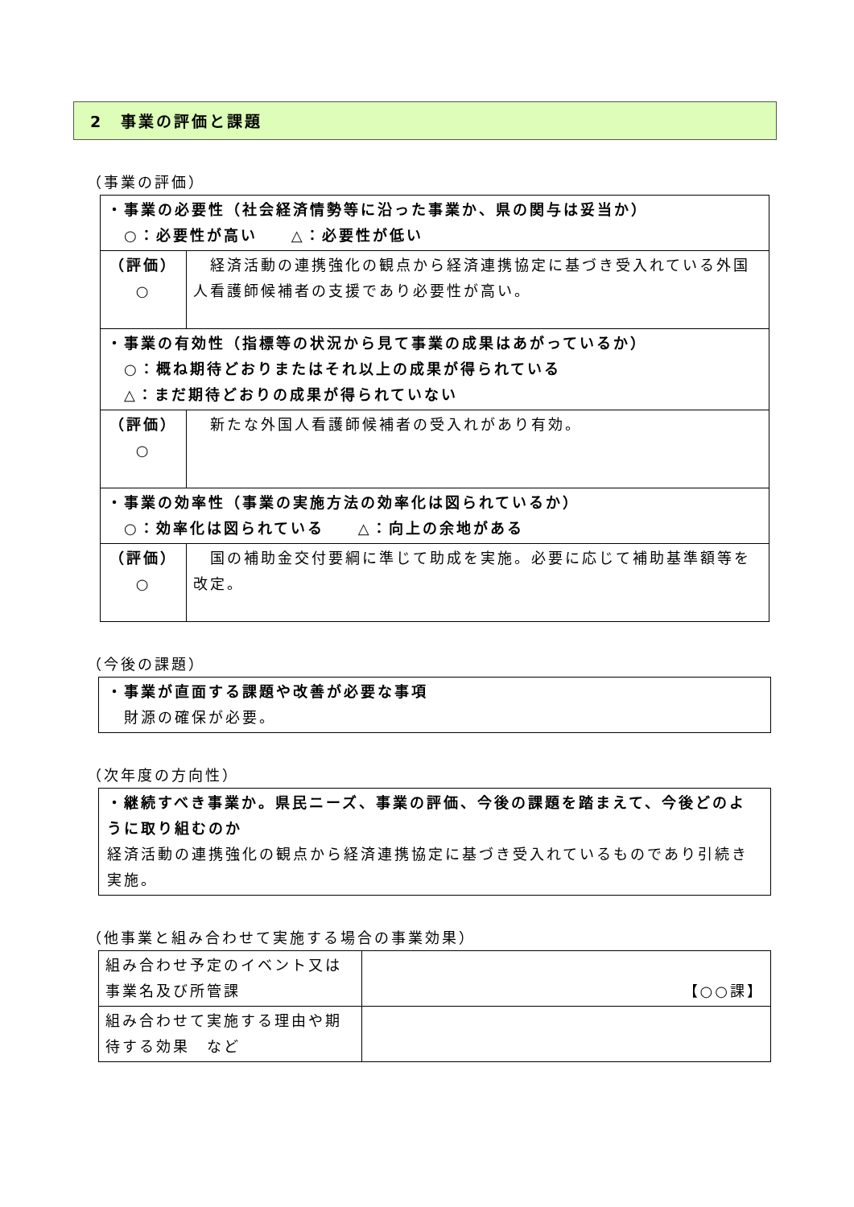2　事業の評価と課題
（事業の評価）
| ・事業の必要性（社会経済情勢等に沿った事業か、県の関与は妥当か） ○：必要性が高い △：必要性が低い | |
| （評価） ○ | 経済活動の連携強化の観点から経済連携協定に基づき受入れている外国人看護師候補者の支援であり必要性が高い。 |
| ・事業の有効性（指標等の状況から見て事業の成果はあがっているか） ○：概ね期待どおりまたはそれ以上の成果が得られている △：まだ期待どおりの成果が得られていない | |
| （評価） ○ | 新たな外国人看護師候補者の受入れがあり有効。 |
| ・事業の効率性（事業の実施方法の効率化は図られているか） ○：効率化は図られている △：向上の余地がある | |
| （評価） ○ | 国の補助金交付要綱に準じて助成を実施。必要に応じて補助基準額等を改定。 |
（今後の課題）
・事業が直面する課題や改善が必要な事項
　財源の確保が必要。
（次年度の方向性）
・継続すべき事業か。県民ニーズ、事業の評価、今後の課題を踏まえて、今後どのように取り組むのか
経済活動の連携強化の観点から経済連携協定に基づき受入れているものであり引続き実施。
（他事業と組み合わせて実施する場合の事業効果）
| 組み合わせ予定のイベント又は事業名及び所管課 | 【○○課】 |
| 組み合わせて実施する理由や期待する効果 など | |